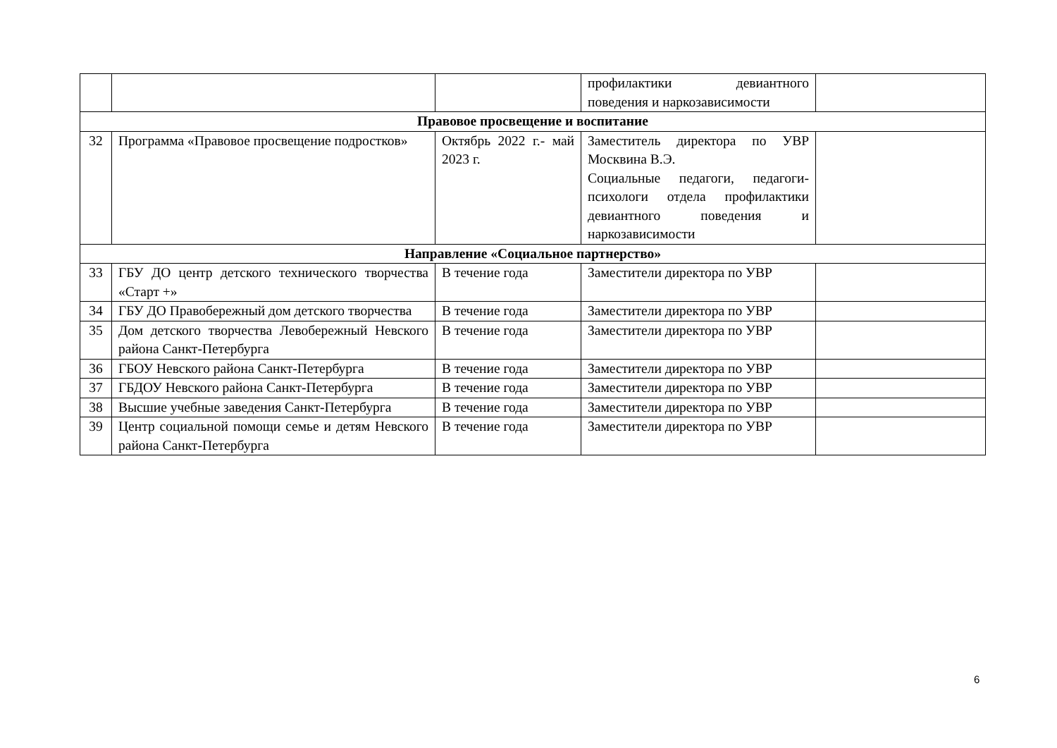| | | | профилактики девиантного поведения и наркозависимости | |
| Правовое просвещение и воспитание | | | | |
| 32 | Программа «Правовое просвещение подростков» | Октябрь 2022 г.- май 2023 г. | Заместитель директора по УВР Москвина В.Э. Социальные педагоги, педагоги-психологи отдела профилактики девиантного поведения и наркозависимости | |
| Направление «Социальное партнерство» | | | | |
| 33 | ГБУ ДО центр детского технического творчества «Старт +» | В течение года | Заместители директора по УВР | |
| 34 | ГБУ ДО Правобережный дом детского творчества | В течение года | Заместители директора по УВР | |
| 35 | Дом детского творчества Левобережный Невского района Санкт-Петербурга | В течение года | Заместители директора по УВР | |
| 36 | ГБОУ Невского района Санкт-Петербурга | В течение года | Заместители директора по УВР | |
| 37 | ГБДОУ Невского района Санкт-Петербурга | В течение года | Заместители директора по УВР | |
| 38 | Высшие учебные заведения Санкт-Петербурга | В течение года | Заместители директора по УВР | |
| 39 | Центр социальной помощи семье и детям Невского района Санкт-Петербурга | В течение года | Заместители директора по УВР | |
6